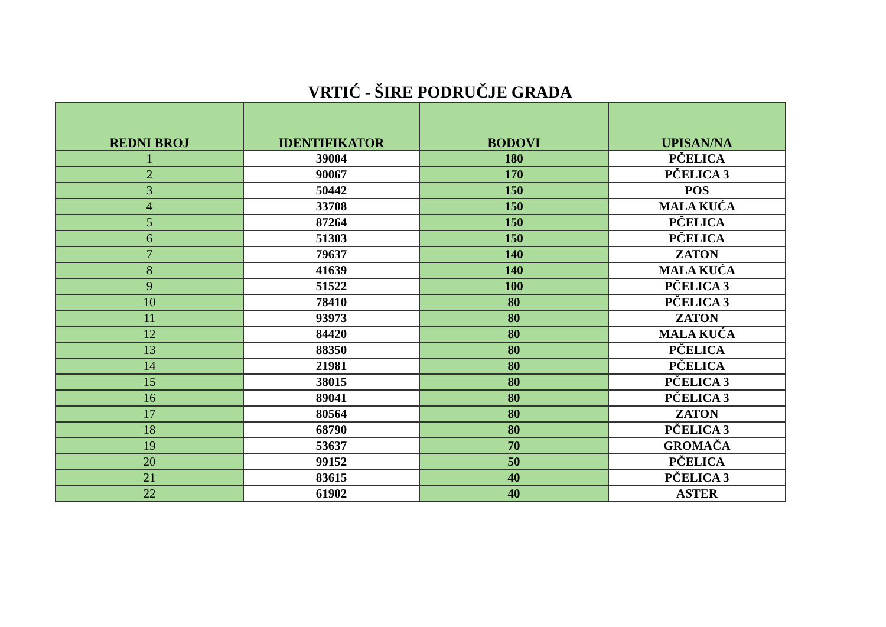VRTIĆ - ŠIRE PODRUČJE GRADA
| REDNI BROJ | IDENTIFIKATOR | BODOVI | UPISAN/NA |
| --- | --- | --- | --- |
| 1 | 39004 | 180 | PČELICA |
| 2 | 90067 | 170 | PČELICA 3 |
| 3 | 50442 | 150 | POS |
| 4 | 33708 | 150 | MALA KUĆA |
| 5 | 87264 | 150 | PČELICA |
| 6 | 51303 | 150 | PČELICA |
| 7 | 79637 | 140 | ZATON |
| 8 | 41639 | 140 | MALA KUĆA |
| 9 | 51522 | 100 | PČELICA 3 |
| 10 | 78410 | 80 | PČELICA 3 |
| 11 | 93973 | 80 | ZATON |
| 12 | 84420 | 80 | MALA KUĆA |
| 13 | 88350 | 80 | PČELICA |
| 14 | 21981 | 80 | PČELICA |
| 15 | 38015 | 80 | PČELICA 3 |
| 16 | 89041 | 80 | PČELICA 3 |
| 17 | 80564 | 80 | ZATON |
| 18 | 68790 | 80 | PČELICA 3 |
| 19 | 53637 | 70 | GROMAČA |
| 20 | 99152 | 50 | PČELICA |
| 21 | 83615 | 40 | PČELICA 3 |
| 22 | 61902 | 40 | ASTER |